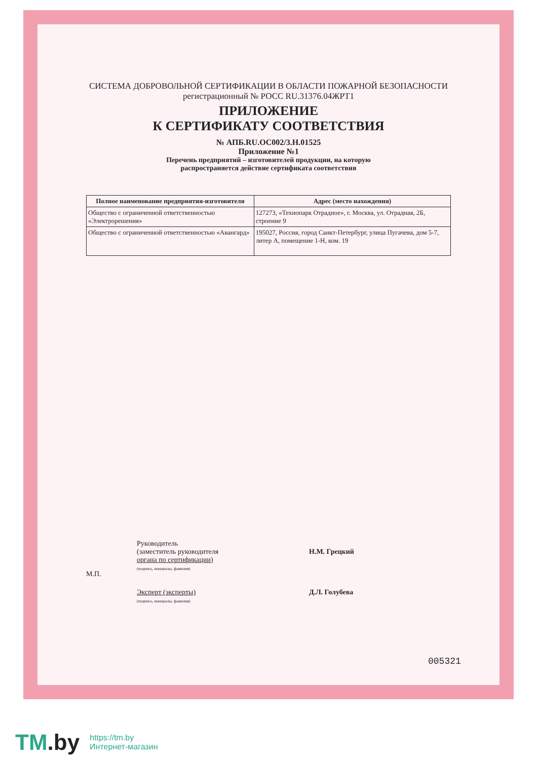СИСТЕМА ДОБРОВОЛЬНОЙ СЕРТИФИКАЦИИ В ОБЛАСТИ ПОЖАРНОЙ БЕЗОПАСНОСТИ
регистрационный № РОСС RU.31376.04ЖРТ1
ПРИЛОЖЕНИЕ
К СЕРТИФИКАТУ СООТВЕТСТВИЯ
№ АПБ.RU.ОС002/3.Н.01525
Приложение №1
Перечень предприятий – изготовителей продукции, на которую
распространяется действие сертификата соответствия
| Полное наименование предприятия-изготовителя | Адрес (место нахождения) |
| --- | --- |
| Общество с ограниченной ответственностью «Электрорешения» | 127273, «Технопарк Отрадное», г. Москва, ул. Отрадная, 2Б, строение 9 |
| Общество с ограниченной ответственностью «Авангард» | 195027, Россия, город Санкт-Петербург, улица Пугачева, дом 5-7, литер А, помещение 1-Н, ком. 19 |
М.П.
Руководитель
(заместитель руководителя
органа по сертификации)
(подпись, инициалы, фамилия)
Эксперт (эксперты)
(подпись, инициалы, фамилия)
Н.М. Грецкий
Д.Л. Голубева
005321
TM.by
https://tm.by
Интернет-магазин